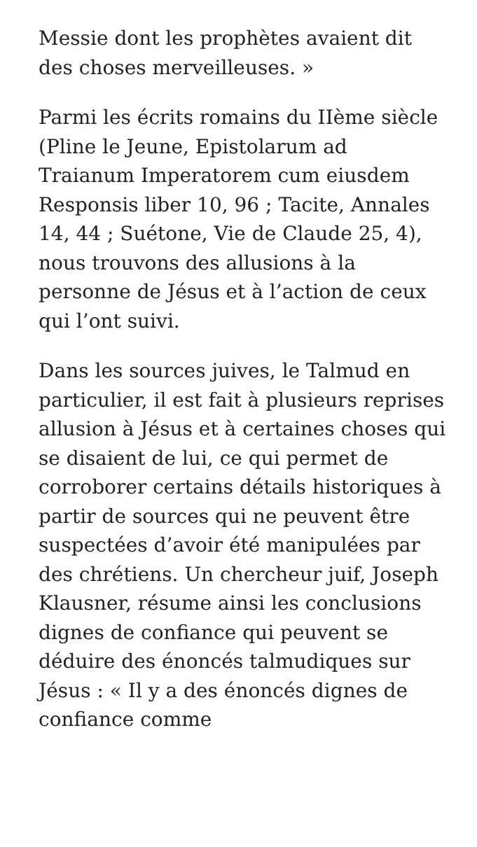Messie dont les prophètes avaient dit des choses merveilleuses. »
Parmi les écrits romains du IIème siècle (Pline le Jeune, Epistolarum ad Traianum Imperatorem cum eiusdem Responsis liber 10, 96 ; Tacite, Annales 14, 44 ; Suétone, Vie de Claude 25, 4), nous trouvons des allusions à la personne de Jésus et à l’action de ceux qui l’ont suivi.
Dans les sources juives, le Talmud en particulier, il est fait à plusieurs reprises allusion à Jésus et à certaines choses qui se disaient de lui, ce qui permet de corroborer certains détails historiques à partir de sources qui ne peuvent être suspectées d’avoir été manipulées par des chrétiens. Un chercheur juif, Joseph Klausner, résume ainsi les conclusions dignes de confiance qui peuvent se déduire des énoncés talmudiques sur Jésus : « Il y a des énoncés dignes de confiance comme